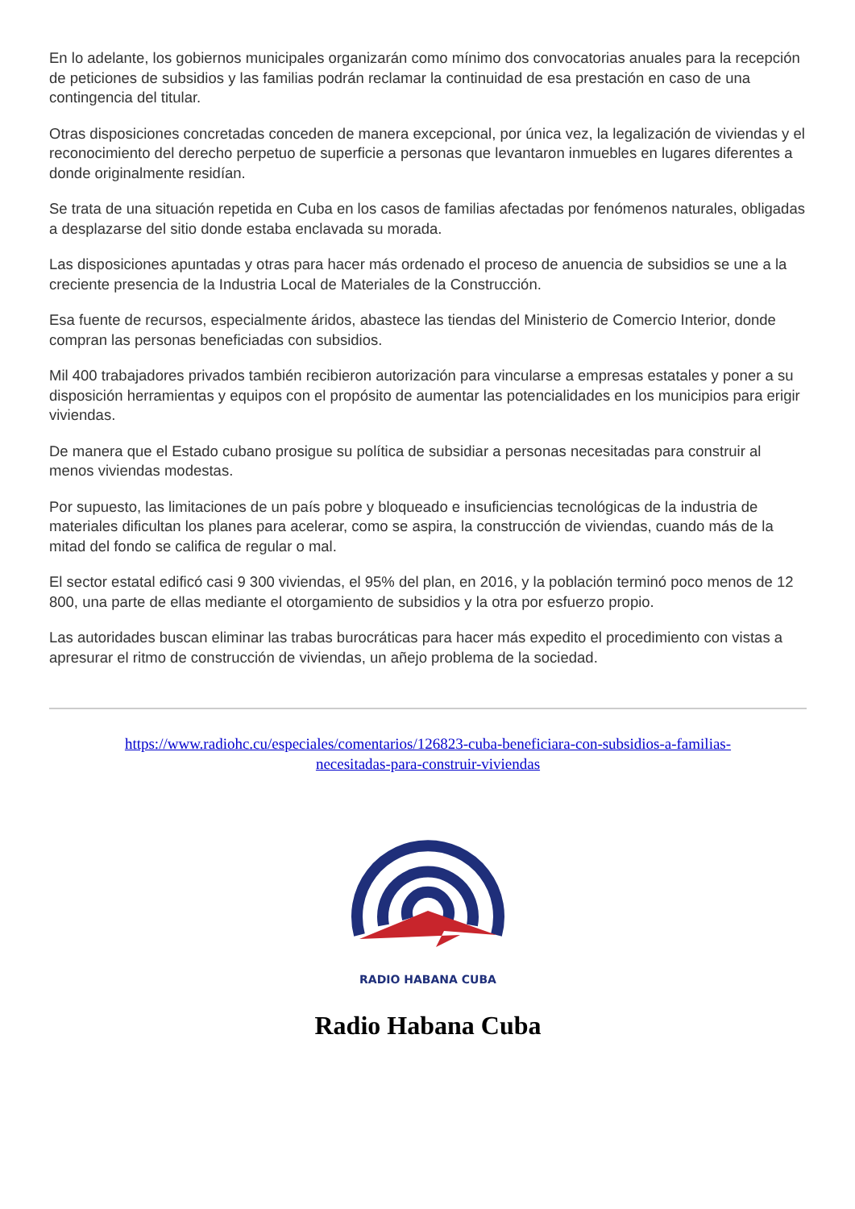En lo adelante, los gobiernos municipales organizarán como mínimo dos convocatorias anuales para la recepción de peticiones de subsidios y las familias podrán reclamar la continuidad de esa prestación en caso de una contingencia del titular.
Otras disposiciones concretadas conceden de manera excepcional, por única vez, la legalización de viviendas y el reconocimiento del derecho perpetuo de superficie a personas que levantaron inmuebles en lugares diferentes a donde originalmente residían.
Se trata de una situación repetida en Cuba en los casos de familias afectadas por fenómenos naturales, obligadas a desplazarse del sitio donde estaba enclavada su morada.
Las disposiciones apuntadas y otras para hacer más ordenado el proceso de anuencia de subsidios se une a la creciente presencia de la Industria Local de Materiales de la Construcción.
Esa fuente de recursos, especialmente áridos, abastece las tiendas del Ministerio de Comercio Interior, donde compran las personas beneficiadas con subsidios.
Mil 400 trabajadores privados también recibieron autorización para vincularse a empresas estatales y poner a su disposición herramientas y equipos con el propósito de aumentar las potencialidades en los municipios para erigir viviendas.
De manera que el Estado cubano prosigue su política de subsidiar a personas necesitadas para construir al menos viviendas modestas.
Por supuesto, las limitaciones de un país pobre y bloqueado e insuficiencias tecnológicas de la industria de materiales dificultan los planes para acelerar, como se aspira, la construcción de viviendas, cuando más de la mitad del fondo se califica de regular o mal.
El sector estatal edificó casi 9 300 viviendas, el 95% del plan, en 2016, y la población terminó poco menos de 12 800, una parte de ellas mediante el otorgamiento de subsidios y la otra por esfuerzo propio.
Las autoridades buscan eliminar las trabas burocráticas para hacer más expedito el procedimiento con vistas a apresurar el ritmo de construcción de viviendas, un añejo problema de la sociedad.
https://www.radiohc.cu/especiales/comentarios/126823-cuba-beneficiara-con-subsidios-a-familias-
necesitadas-para-construir-viviendas
RADIO HABANA CUBA
Radio Habana Cuba